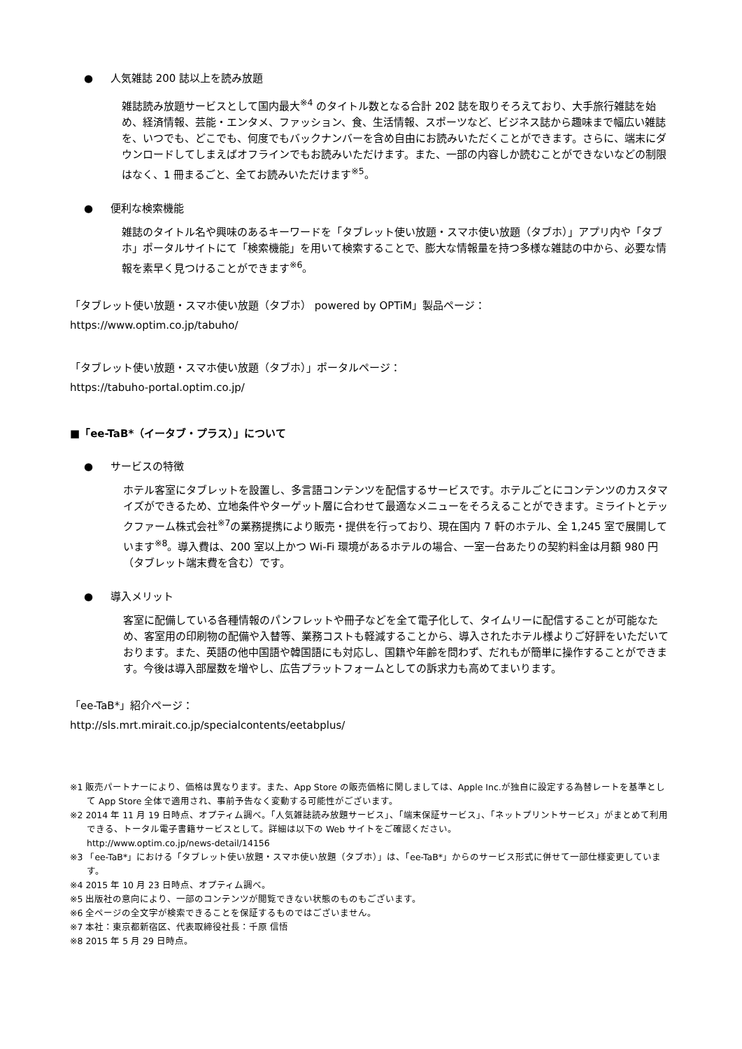● 人気雑誌 200 誌以上を読み放題
雑誌読み放題サービスとして国内最大<sup>※4</sup> のタイトル数となる合計 202 誌を取りそろえており、大手旅行雑誌を始め、経済情報、芸能・エンタメ、ファッション、食、生活情報、スポーツなど、ビジネス誌から趣味まで幅広い雑誌を、いつでも、どこでも、何度でもバックナンバーを含め自由にお読みいただくことができます。さらに、端末にダウンロードしてしまえばオフラインでもお読みいただけます。また、一部の内容しか読むことができないなどの制限はなく、1 冊まるごと、全てお読みいただけます<sup>※5</sup>。
● 便利な検索機能
雑誌のタイトル名や興味のあるキーワードを「タブレット使い放題・スマホ使い放題（タブホ）」アプリ内や「タブホ」ポータルサイトにて「検索機能」を用いて検索することで、膨大な情報量を持つ多様な雑誌の中から、必要な情報を素早く見つけることができます<sup>※6</sup>。
「タブレット使い放題・スマホ使い放題（タブホ） powered by OPTiM」製品ページ：
https://www.optim.co.jp/tabuho/
「タブレット使い放題・スマホ使い放題（タブホ）」ポータルページ：
https://tabuho-portal.optim.co.jp/
■「ee-TaB*（イータブ・プラス）」について
● サービスの特徴
ホテル客室にタブレットを設置し、多言語コンテンツを配信するサービスです。ホテルごとにコンテンツのカスタマイズができるため、立地条件やターゲット層に合わせて最適なメニューをそろえることができます。ミライトとテックファーム株式会社<sup>※7</sup>の業務提携により販売・提供を行っており、現在国内 7 軒のホテル、全 1,245 室で展開しています<sup>※8</sup>。導入費は、200 室以上かつ Wi-Fi 環境があるホテルの場合、一室一台あたりの契約料金は月額 980 円（タブレット端末費を含む）です。
● 導入メリット
客室に配備している各種情報のパンフレットや冊子などを全て電子化して、タイムリーに配信することが可能なため、客室用の印刷物の配備や入替等、業務コストも軽減することから、導入されたホテル様よりご好評をいただいております。また、英語の他中国語や韓国語にも対応し、国籍や年齢を問わず、だれもが簡単に操作することができます。今後は導入部屋数を増やし、広告プラットフォームとしての訴求力も高めてまいります。
「ee-TaB*」紹介ページ：
http://sls.mrt.mirait.co.jp/specialcontents/eetabplus/
※1 販売パートナーにより、価格は異なります。また、App Store の販売価格に関しましては、Apple Inc.が独自に設定する為替レートを基準として App Store 全体で適用され、事前予告なく変動する可能性がございます。
※2 2014 年 11 月 19 日時点、オプティム調べ。「人気雑誌読み放題サービス」、「端末保証サービス」、「ネットプリントサービス」がまとめて利用できる、トータル電子書籍サービスとして。詳細は以下の Web サイトをご確認ください。
http://www.optim.co.jp/news-detail/14156
※3 「ee-TaB*」における「タブレット使い放題・スマホ使い放題（タブホ）」は、「ee-TaB*」からのサービス形式に併せて一部仕様変更しています。
※4 2015 年 10 月 23 日時点、オプティム調べ。
※5 出版社の意向により、一部のコンテンツが閲覧できない状態のものもございます。
※6 全ページの全文字が検索できることを保証するものではございません。
※7 本社：東京都新宿区、代表取締役社長：千原 信悟
※8 2015 年 5 月 29 日時点。